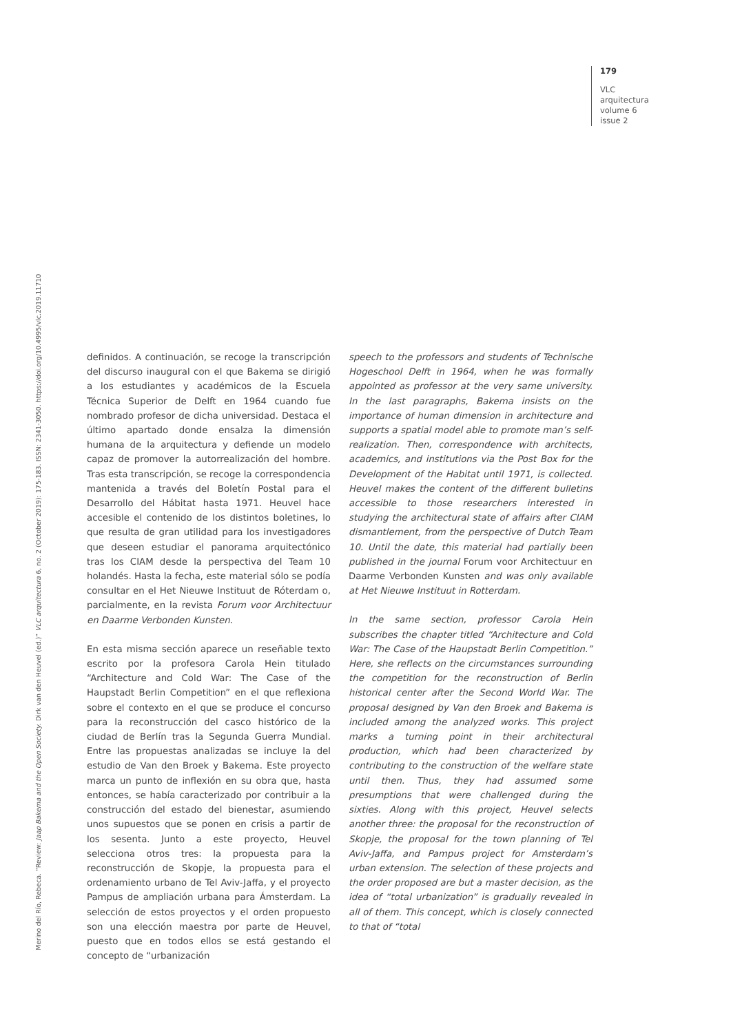179
VLC
arquitectura
volume 6
issue 2
Merino del Río, Rebeca. “Review: Jaap Bakema and the Open Society. Dirk van den Heuvel (ed.)” VLC arquitectura 6, no. 2 (October 2019): 175-183. ISSN: 2341-3050. https://doi.org/10.4995/vlc.2019.11710
definidos. A continuación, se recoge la transcripción del discurso inaugural con el que Bakema se dirigió a los estudiantes y académicos de la Escuela Técnica Superior de Delft en 1964 cuando fue nombrado profesor de dicha universidad. Destaca el último apartado donde ensalza la dimensión humana de la arquitectura y defiende un modelo capaz de promover la autorrealización del hombre. Tras esta transcripción, se recoge la correspondencia mantenida a través del Boletín Postal para el Desarrollo del Hábitat hasta 1971. Heuvel hace accesible el contenido de los distintos boletines, lo que resulta de gran utilidad para los investigadores que deseen estudiar el panorama arquitectónico tras los CIAM desde la perspectiva del Team 10 holandés. Hasta la fecha, este material sólo se podía consultar en el Het Nieuwe Instituut de Róterdam o, parcialmente, en la revista Forum voor Architectuur en Daarme Verbonden Kunsten.
En esta misma sección aparece un reseñable texto escrito por la profesora Carola Hein titulado “Architecture and Cold War: The Case of the Haupstadt Berlin Competition” en el que reflexiona sobre el contexto en el que se produce el concurso para la reconstrucción del casco histórico de la ciudad de Berlín tras la Segunda Guerra Mundial. Entre las propuestas analizadas se incluye la del estudio de Van den Broek y Bakema. Este proyecto marca un punto de inflexión en su obra que, hasta entonces, se había caracterizado por contribuir a la construcción del estado del bienestar, asumiendo unos supuestos que se ponen en crisis a partir de los sesenta. Junto a este proyecto, Heuvel selecciona otros tres: la propuesta para la reconstrucción de Skopje, la propuesta para el ordenamiento urbano de Tel Aviv-Jaffa, y el proyecto Pampus de ampliación urbana para Ámsterdam. La selección de estos proyectos y el orden propuesto son una elección maestra por parte de Heuvel, puesto que en todos ellos se está gestando el concepto de “urbanización
speech to the professors and students of Technische Hogeschool Delft in 1964, when he was formally appointed as professor at the very same university. In the last paragraphs, Bakema insists on the importance of human dimension in architecture and supports a spatial model able to promote man’s self-realization. Then, correspondence with architects, academics, and institutions via the Post Box for the Development of the Habitat until 1971, is collected. Heuvel makes the content of the different bulletins accessible to those researchers interested in studying the architectural state of affairs after CIAM dismantlement, from the perspective of Dutch Team 10. Until the date, this material had partially been published in the journal Forum voor Architectuur en Daarme Verbonden Kunsten and was only available at Het Nieuwe Instituut in Rotterdam.
In the same section, professor Carola Hein subscribes the chapter titled “Architecture and Cold War: The Case of the Haupstadt Berlin Competition.” Here, she reflects on the circumstances surrounding the competition for the reconstruction of Berlin historical center after the Second World War. The proposal designed by Van den Broek and Bakema is included among the analyzed works. This project marks a turning point in their architectural production, which had been characterized by contributing to the construction of the welfare state until then. Thus, they had assumed some presumptions that were challenged during the sixties. Along with this project, Heuvel selects another three: the proposal for the reconstruction of Skopje, the proposal for the town planning of Tel Aviv-Jaffa, and Pampus project for Amsterdam’s urban extension. The selection of these projects and the order proposed are but a master decision, as the idea of “total urbanization” is gradually revealed in all of them. This concept, which is closely connected to that of “total